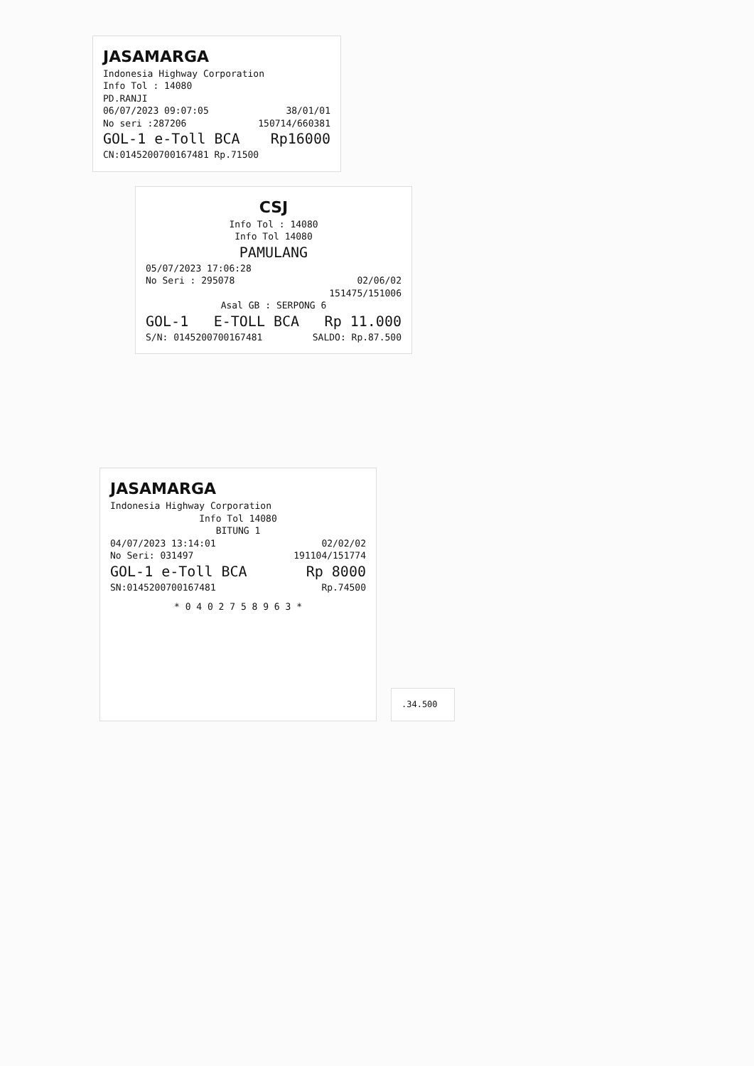JASAMARGA
Indonesia Highway Corporation
Info Tol : 14080
PD.RANJI
06/07/2023 09:07:05 38/01/01
No seri :287206 150714/660381
GOL-1 e-Toll BCA Rp16000
CN:0145200700167481 Rp.71500
CSJ
Info Tol : 14080
Info Tol 14080
PAMULANG
05/07/2023 17:06:28
No Seri : 295078 02/06/02
151475/151006
Asal GB : SERPONG 6
GOL-1 E-TOLL BCA Rp 11.000
S/N: 0145200700167481 SALDO: Rp.87.500
JASAMARGA
Indonesia Highway Corporation
Info Tol 14080
BITUNG 1
04/07/2023 13:14:01 02/02/02
No Seri: 031497 191104/151774
GOL-1 e-Toll BCA Rp 8000
SN:0145200700167481 Rp.74500
* 0 4 0 2 7 5 8 9 6 3 *
.34.500